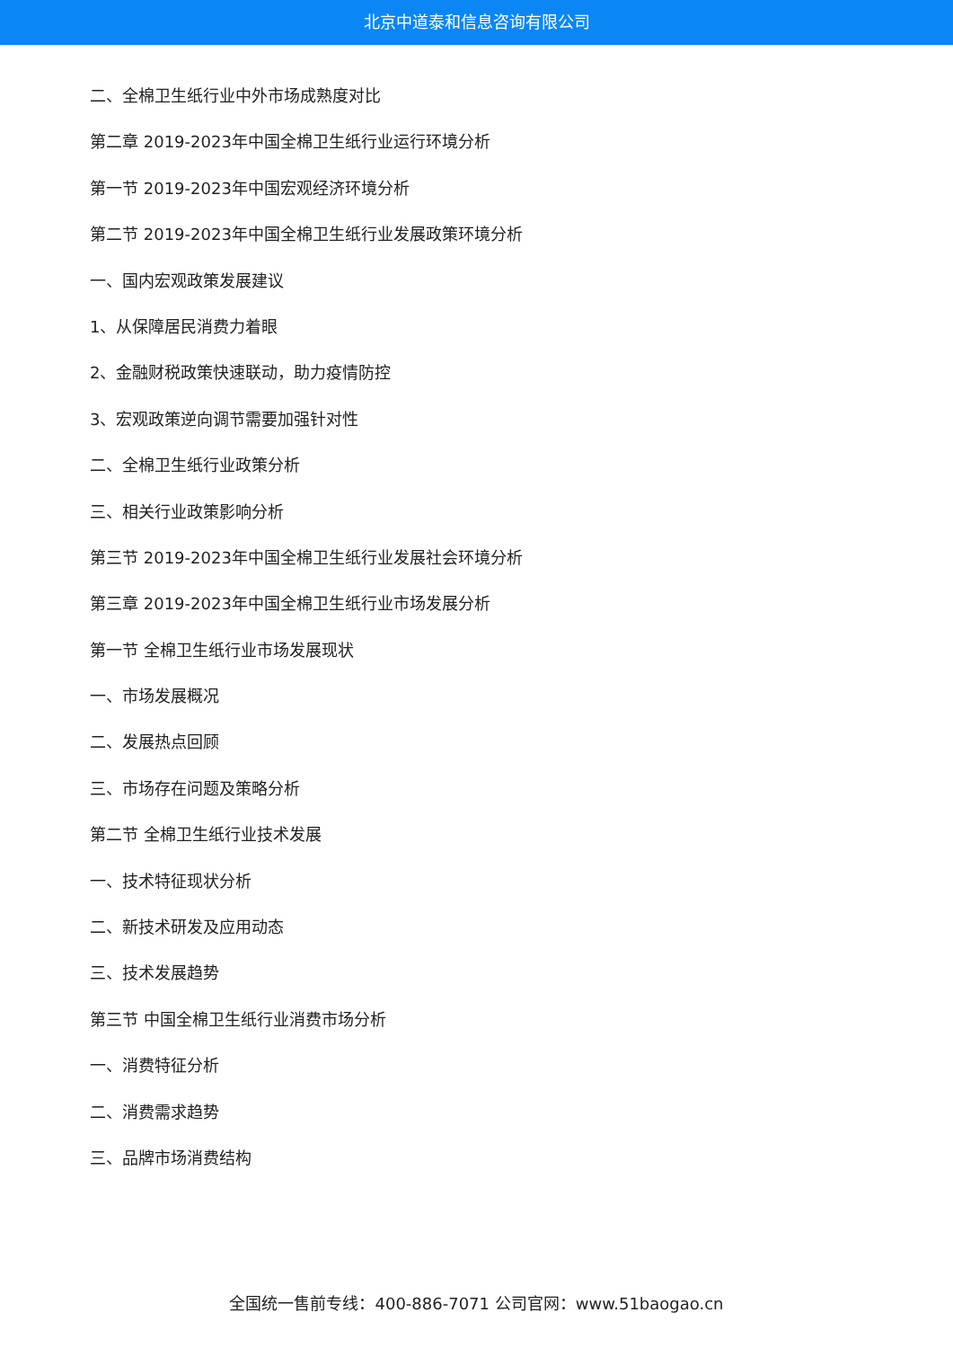北京中道泰和信息咨询有限公司
二、全棉卫生纸行业中外市场成熟度对比
第二章 2019-2023年中国全棉卫生纸行业运行环境分析
第一节 2019-2023年中国宏观经济环境分析
第二节 2019-2023年中国全棉卫生纸行业发展政策环境分析
一、国内宏观政策发展建议
1、从保障居民消费力着眼
2、金融财税政策快速联动，助力疫情防控
3、宏观政策逆向调节需要加强针对性
二、全棉卫生纸行业政策分析
三、相关行业政策影响分析
第三节 2019-2023年中国全棉卫生纸行业发展社会环境分析
第三章 2019-2023年中国全棉卫生纸行业市场发展分析
第一节 全棉卫生纸行业市场发展现状
一、市场发展概况
二、发展热点回顾
三、市场存在问题及策略分析
第二节 全棉卫生纸行业技术发展
一、技术特征现状分析
二、新技术研发及应用动态
三、技术发展趋势
第三节 中国全棉卫生纸行业消费市场分析
一、消费特征分析
二、消费需求趋势
三、品牌市场消费结构
全国统一售前专线：400-886-7071 公司官网：www.51baogao.cn